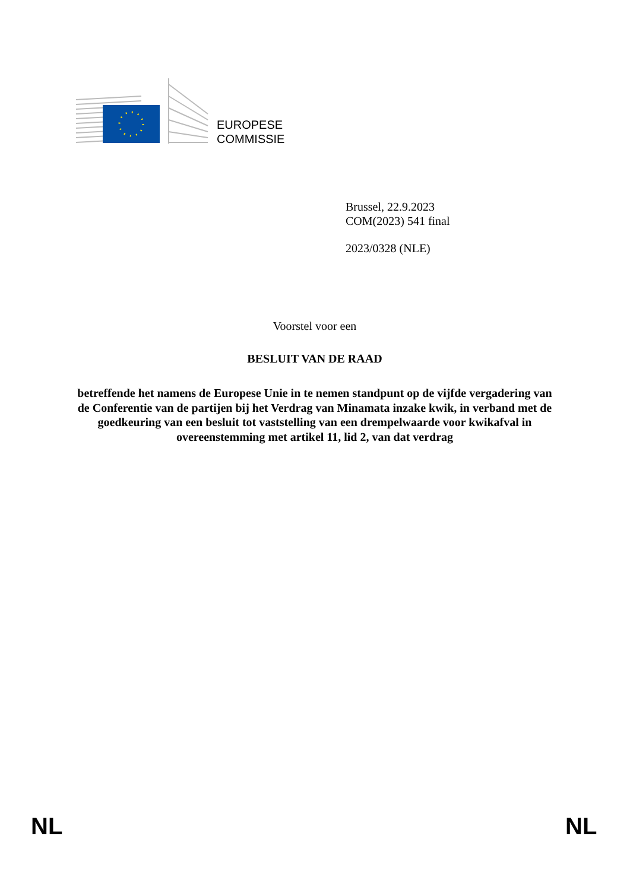EUROPESE
COMMISSIE
Brussel, 22.9.2023
COM(2023) 541 final
2023/0328 (NLE)
Voorstel voor een
BESLUIT VAN DE RAAD
betreffende het namens de Europese Unie in te nemen standpunt op de vijfde vergadering van de Conferentie van de partijen bij het Verdrag van Minamata inzake kwik, in verband met de goedkeuring van een besluit tot vaststelling van een drempelwaarde voor kwikafval in overeenstemming met artikel 11, lid 2, van dat verdrag
NL NL